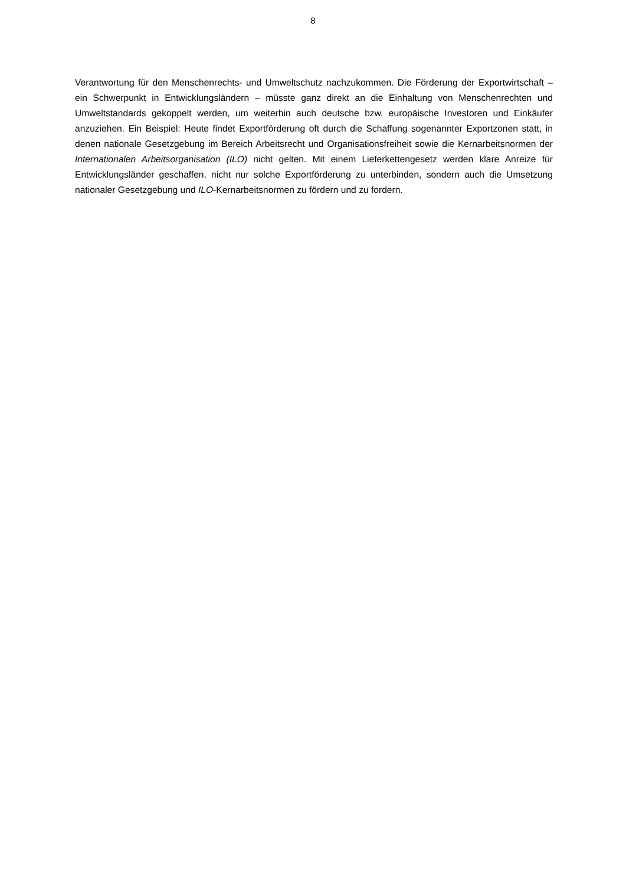8
Verantwortung für den Menschenrechts- und Umweltschutz nachzukommen. Die Förderung der Exportwirtschaft – ein Schwerpunkt in Entwicklungsländern – müsste ganz direkt an die Einhaltung von Menschenrechten und Umweltstandards gekoppelt werden, um weiterhin auch deutsche bzw. europäische Investoren und Einkäufer anzuziehen. Ein Beispiel: Heute findet Exportförderung oft durch die Schaffung sogenannter Exportzonen statt, in denen nationale Gesetzgebung im Bereich Arbeitsrecht und Organisationsfreiheit sowie die Kernarbeitsnormen der Internationalen Arbeitsorganisation (ILO) nicht gelten. Mit einem Lieferkettengesetz werden klare Anreize für Entwicklungsländer geschaffen, nicht nur solche Exportförderung zu unterbinden, sondern auch die Umsetzung nationaler Gesetzgebung und ILO-Kernarbeitsnormen zu fördern und zu fordern.